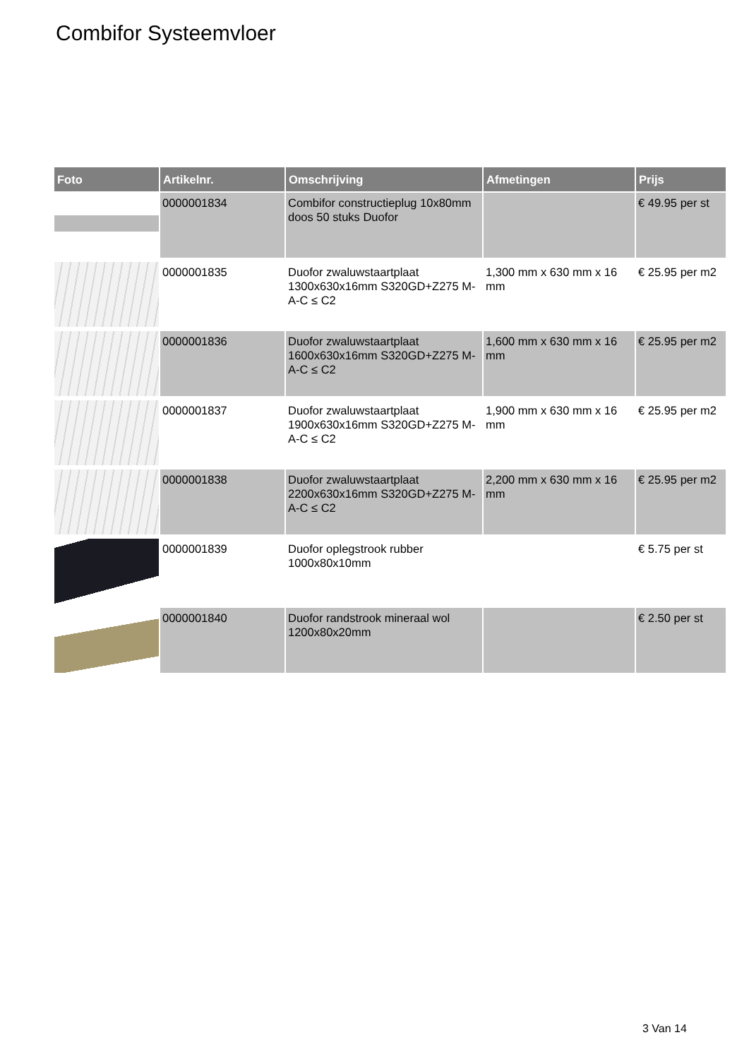Combifor Systeemvloer
| Foto | Artikelnr. | Omschrijving | Afmetingen | Prijs |
| --- | --- | --- | --- | --- |
| | 0000001834 | Combifor constructieplug 10x80mm doos 50 stuks Duofor | | € 49.95 per st |
| | 0000001835 | Duofor zwaluwstaartplaat 1300x630x16mm S320GD+Z275 M-A-C ≤ C2 | 1,300 mm x 630 mm x 16 mm | € 25.95 per m2 |
| | 0000001836 | Duofor zwaluwstaartplaat 1600x630x16mm S320GD+Z275 M-A-C ≤ C2 | 1,600 mm x 630 mm x 16 mm | € 25.95 per m2 |
| | 0000001837 | Duofor zwaluwstaartplaat 1900x630x16mm S320GD+Z275 M-A-C ≤ C2 | 1,900 mm x 630 mm x 16 mm | € 25.95 per m2 |
| | 0000001838 | Duofor zwaluwstaartplaat 2200x630x16mm S320GD+Z275 M-A-C ≤ C2 | 2,200 mm x 630 mm x 16 mm | € 25.95 per m2 |
| | 0000001839 | Duofor oplegstrook rubber 1000x80x10mm | | € 5.75 per st |
| | 0000001840 | Duofor randstrook mineraal wol 1200x80x20mm | | € 2.50 per st |
3 Van 14